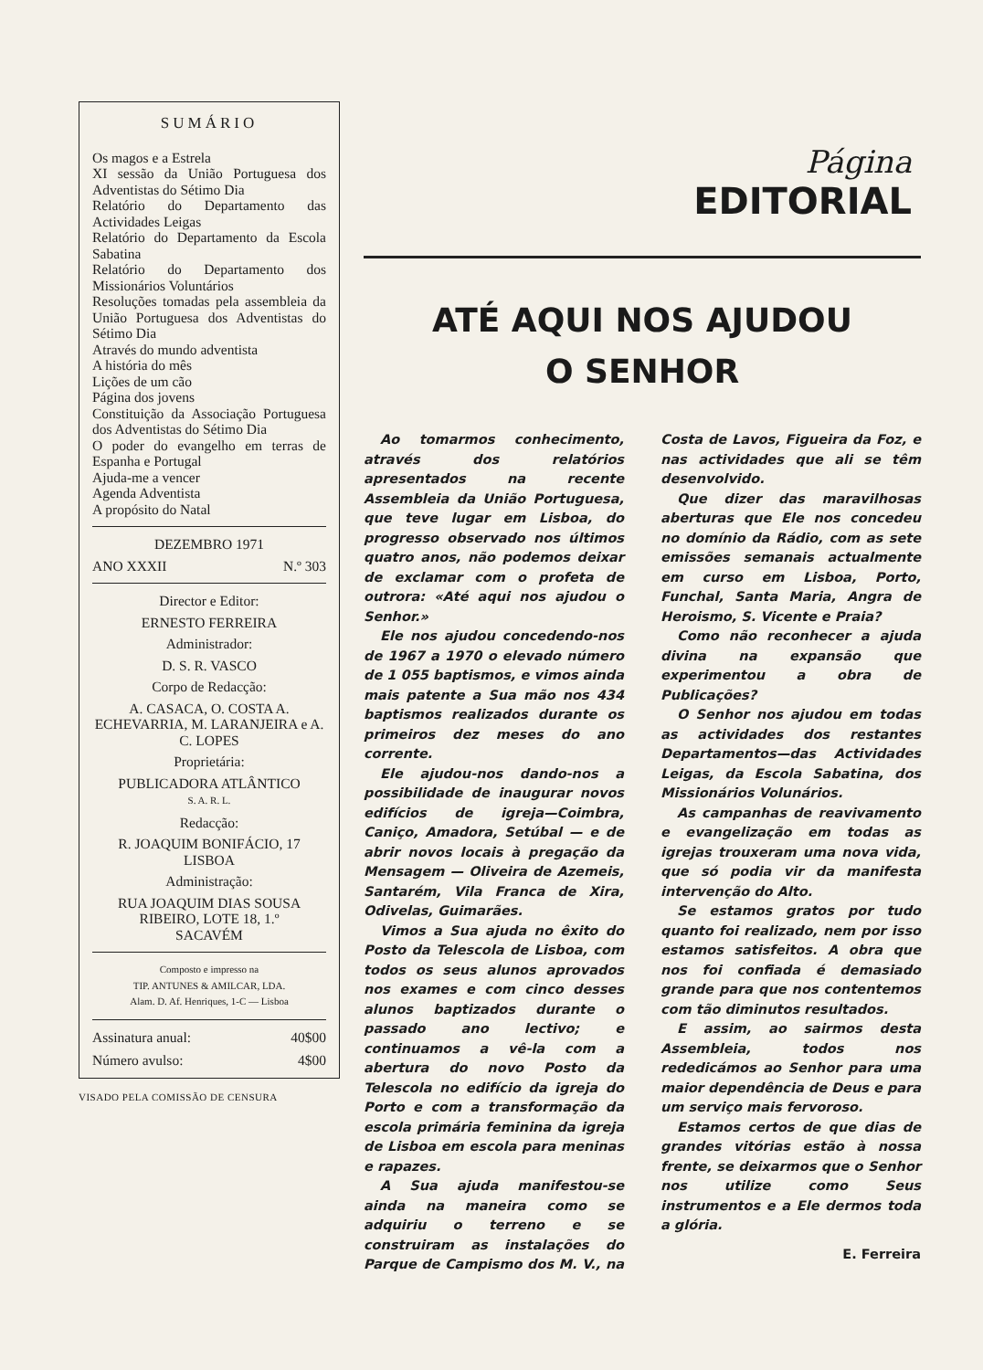SUMÁRIO
Os magos e a Estrela
XI sessão da União Portuguesa dos Adventistas do Sétimo Dia
Relatório do Departamento das Actividades Leigas
Relatório do Departamento da Escola Sabatina
Relatório do Departamento dos Missionários Voluntários
Resoluções tomadas pela assembleia da União Portuguesa dos Adventistas do Sétimo Dia
Através do mundo adventista
A história do mês
Lições de um cão
Página dos jovens
Constituição da Associação Portuguesa dos Adventistas do Sétimo Dia
O poder do evangelho em terras de Espanha e Portugal
Ajuda-me a vencer
Agenda Adventista
A propósito do Natal
DEZEMBRO 1971
ANO XXXII N.º 303
Director e Editor:
ERNESTO FERREIRA
Administrador:
D. S. R. VASCO
Corpo de Redacção:
A. CASACA, O. COSTA A. ECHEVARRIA, M. LARANJEIRA e A. C. LOPES
Proprietária:
PUBLICADORA ATLÂNTICO
S. A. R. L.
Redacção:
R. JOAQUIM BONIFÁCIO, 17
LISBOA
Administração:
RUA JOAQUIM DIAS SOUSA RIBEIRO, LOTE 18, 1.º
SACAVÉM
Composto e impresso na
TIP. ANTUNES & AMILCAR, LDA.
Alam. D. Af. Henriques, 1-C — Lisboa
Assinatura anual: 40$00
Número avulso: 4$00
VISADO PELA COMISSÃO DE CENSURA
Página
EDITORIAL
ATÉ AQUI NOS AJUDOU
O SENHOR
Ao tomarmos conhecimento, através dos relatórios apresentados na recente Assembleia da União Portuguesa, que teve lugar em Lisboa, do progresso observado nos últimos quatro anos, não podemos deixar de exclamar com o profeta de outrora: «Até aqui nos ajudou o Senhor.»
Ele nos ajudou concedendo-nos de 1967 a 1970 o elevado número de 1 055 baptismos, e vimos ainda mais patente a Sua mão nos 434 baptismos realizados durante os primeiros dez meses do ano corrente.
Ele ajudou-nos dando-nos a possibilidade de inaugurar novos edifícios de igreja—Coimbra, Caniço, Amadora, Setúbal — e de abrir novos locais à pregação da Mensagem — Oliveira de Azemeis, Santarém, Vila Franca de Xira, Odivelas, Guimarães.
Vimos a Sua ajuda no êxito do Posto da Telescola de Lisboa, com todos os seus alunos aprovados nos exames e com cinco desses alunos baptizados durante o passado ano lectivo; e continuamos a vê-la com a abertura do novo Posto da Telescola no edifício da igreja do Porto e com a transformação da escola primária feminina da igreja de Lisboa em escola para meninas e rapazes.
A Sua ajuda manifestou-se ainda na maneira como se adquiriu o terreno e se construiram as instalações do Parque de Campismo dos M. V., na Costa de Lavos, Figueira da Foz, e nas actividades que ali se têm desenvolvido.
Que dizer das maravilhosas aberturas que Ele nos concedeu no domínio da Rádio, com as sete emissões semanais actualmente em curso em Lisboa, Porto, Funchal, Santa Maria, Angra de Heroismo, S. Vicente e Praia?
Como não reconhecer a ajuda divina na expansão que experimentou a obra de Publicações?
O Senhor nos ajudou em todas as actividades dos restantes Departamentos—das Actividades Leigas, da Escola Sabatina, dos Missionários Volunários.
As campanhas de reavivamento e evangelização em todas as igrejas trouxeram uma nova vida, que só podia vir da manifesta intervenção do Alto.
Se estamos gratos por tudo quanto foi realizado, nem por isso estamos satisfeitos. A obra que nos foi confiada é demasiado grande para que nos contentemos com tão diminutos resultados.
E assim, ao sairmos desta Assembleia, todos nos rededicámos ao Senhor para uma maior dependência de Deus e para um serviço mais fervoroso.
Estamos certos de que dias de grandes vitórias estão à nossa frente, se deixarmos que o Senhor nos utilize como Seus instrumentos e a Ele dermos toda a glória.
E. Ferreira